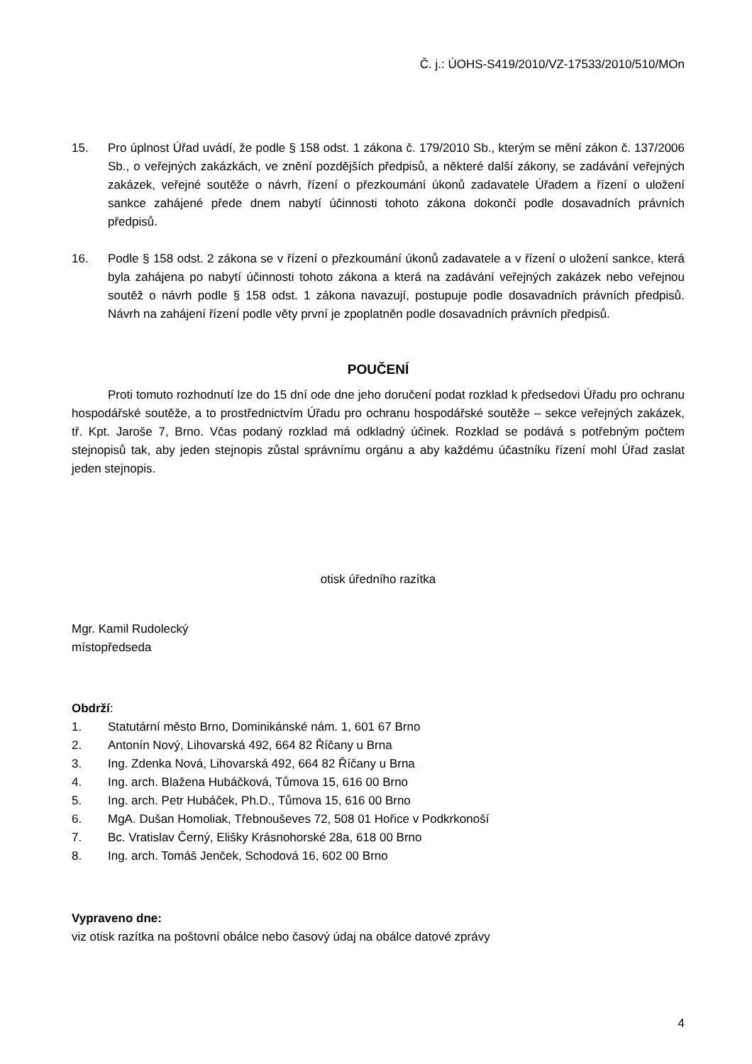Č. j.: ÚOHS-S419/2010/VZ-17533/2010/510/MOn
15. Pro úplnost Úřad uvádí, že podle § 158 odst. 1 zákona č. 179/2010 Sb., kterým se mění zákon č. 137/2006 Sb., o veřejných zakázkách, ve znění pozdějších předpisů, a některé další zákony, se zadávání veřejných zakázek, veřejné soutěže o návrh, řízení o přezkoumání úkonů zadavatele Úřadem a řízení o uložení sankce zahájené přede dnem nabytí účinnosti tohoto zákona dokončí podle dosavadních právních předpisů.
16. Podle § 158 odst. 2 zákona se v řízení o přezkoumání úkonů zadavatele a v řízení o uložení sankce, která byla zahájena po nabytí účinnosti tohoto zákona a která na zadávání veřejných zakázek nebo veřejnou soutěž o návrh podle § 158 odst. 1 zákona navazují, postupuje podle dosavadních právních předpisů. Návrh na zahájení řízení podle věty první je zpoplatněn podle dosavadních právních předpisů.
POUČENÍ
Proti tomuto rozhodnutí lze do 15 dní ode dne jeho doručení podat rozklad k předsedovi Úřadu pro ochranu hospodářské soutěže, a to prostřednictvím Úřadu pro ochranu hospodářské soutěže – sekce veřejných zakázek, tř. Kpt. Jaroše 7, Brno. Včas podaný rozklad má odkladný účinek. Rozklad se podává s potřebným počtem stejnopisů tak, aby jeden stejnopis zůstal správnímu orgánu a aby každému účastníku řízení mohl Úřad zaslat jeden stejnopis.
otisk úředního razítka
Mgr. Kamil Rudolecký
místopředseda
Obdrží:
1. Statutární město Brno, Dominikánské nám. 1, 601 67 Brno
2. Antonín Nový, Lihovarská 492, 664 82 Říčany u Brna
3. Ing. Zdenka Nová, Lihovarská 492, 664 82 Říčany u Brna
4. Ing. arch. Blažena Hubáčková, Tůmova 15, 616 00 Brno
5. Ing. arch. Petr Hubáček, Ph.D., Tůmova 15, 616 00 Brno
6. MgA. Dušan Homoliak, Třebnouševes 72, 508 01 Hořice v Podkrkonoší
7. Bc. Vratislav Černý, Elišky Krásnohorské 28a, 618 00 Brno
8. Ing. arch. Tomáš Jenček, Schodová 16, 602 00 Brno
Vypraveno dne:
viz otisk razítka na poštovní obálce nebo časový údaj na obálce datové zprávy
4